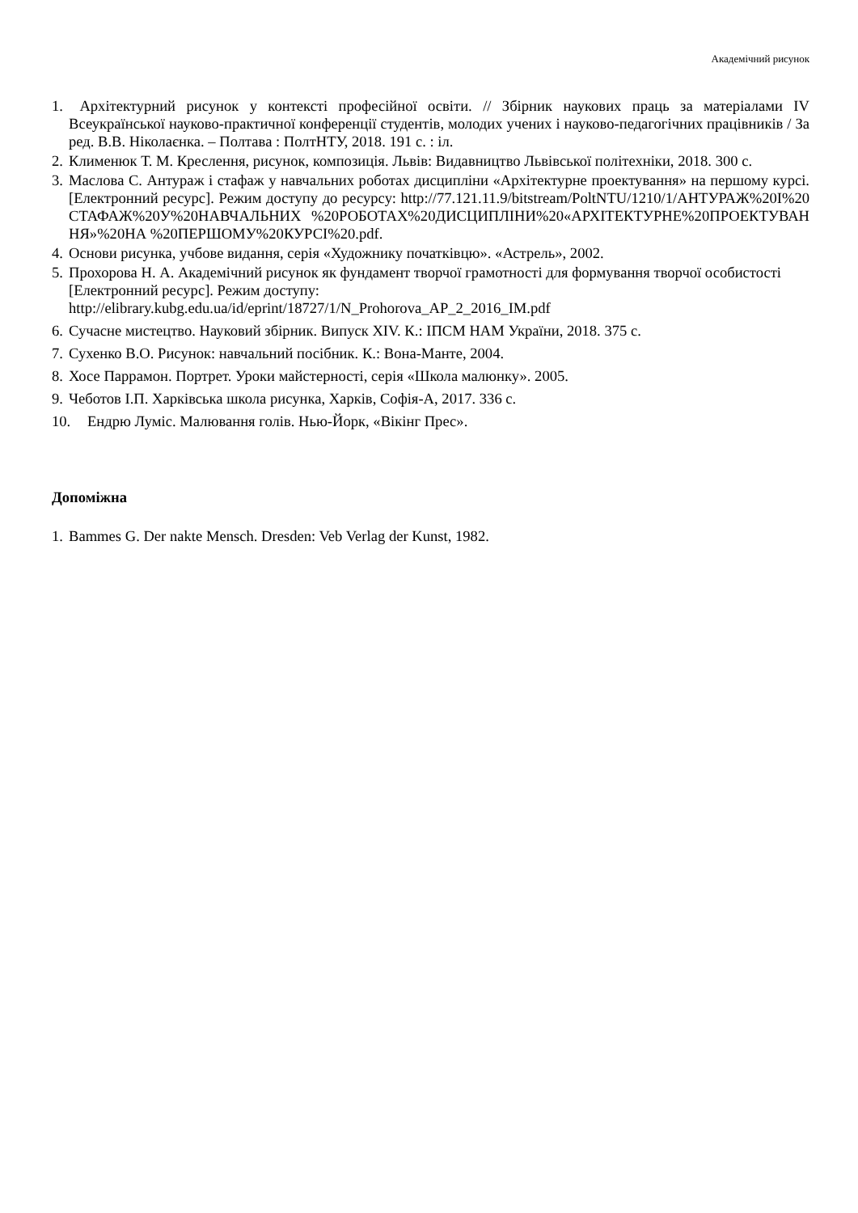Академічний рисунок
1. Архітектурний рисунок у контексті професійної освіти. // Збірник наукових праць за матеріалами IV Всеукраїнської науково-практичної конференції студентів, молодих учених і науково-педагогічних працівників / За ред. В.В. Ніколаєнка. – Полтава : ПолтНТУ, 2018. 191 с. : іл.
2. Клименюк Т. М. Креслення, рисунок, композиція. Львів: Видавництво Львівської політехніки, 2018. 300 с.
3. Маслова С. Антураж і стафаж у навчальних роботах дисципліни «Архітектурне проектування» на першому курсі. [Електронний ресурс]. Режим доступу до ресурсу: http://77.121.11.9/bitstream/PoltNTU/1210/1/АНТУРАЖ%20І%20СТАФАЖ%20У%20НАВЧАЛЬНИХ %20РОБОТАХ%20ДИСЦИПЛІНИ%20«АРХІТЕКТУРНЕ%20ПРОЕКТУВАННЯ»%20НА %20ПЕРШОМУ%20КУРСІ%20.pdf.
4. Основи рисунка, учбове видання, серія «Художнику початківцю». «Астрель», 2002.
5. Прохорова Н. А. Академічний рисунок як фундамент творчої грамотності для формування творчої особистості [Електронний ресурс]. Режим доступу:
http://elibrary.kubg.edu.ua/id/eprint/18727/1/N_Prohorova_AP_2_2016_IM.pdf
6. Сучасне мистецтво. Науковий збірник. Випуск XIV. К.: ІПСМ НАМ України, 2018. 375 с.
7. Сухенко В.О. Рисунок: навчальний посібник. К.: Вона-Манте, 2004.
8. Хосе Паррамон. Портрет. Уроки майстерності, серія «Школа малюнку». 2005.
9. Чеботов І.П. Харківська школа рисунка, Харків, Софія-А, 2017. 336 с.
10. Ендрю Луміс. Малювання голів. Нью-Йорк, «Вікінг Прес».
Допоміжна
1. Bammes G. Der nakte Mensch. Dresden: Veb Verlag der Kunst, 1982.